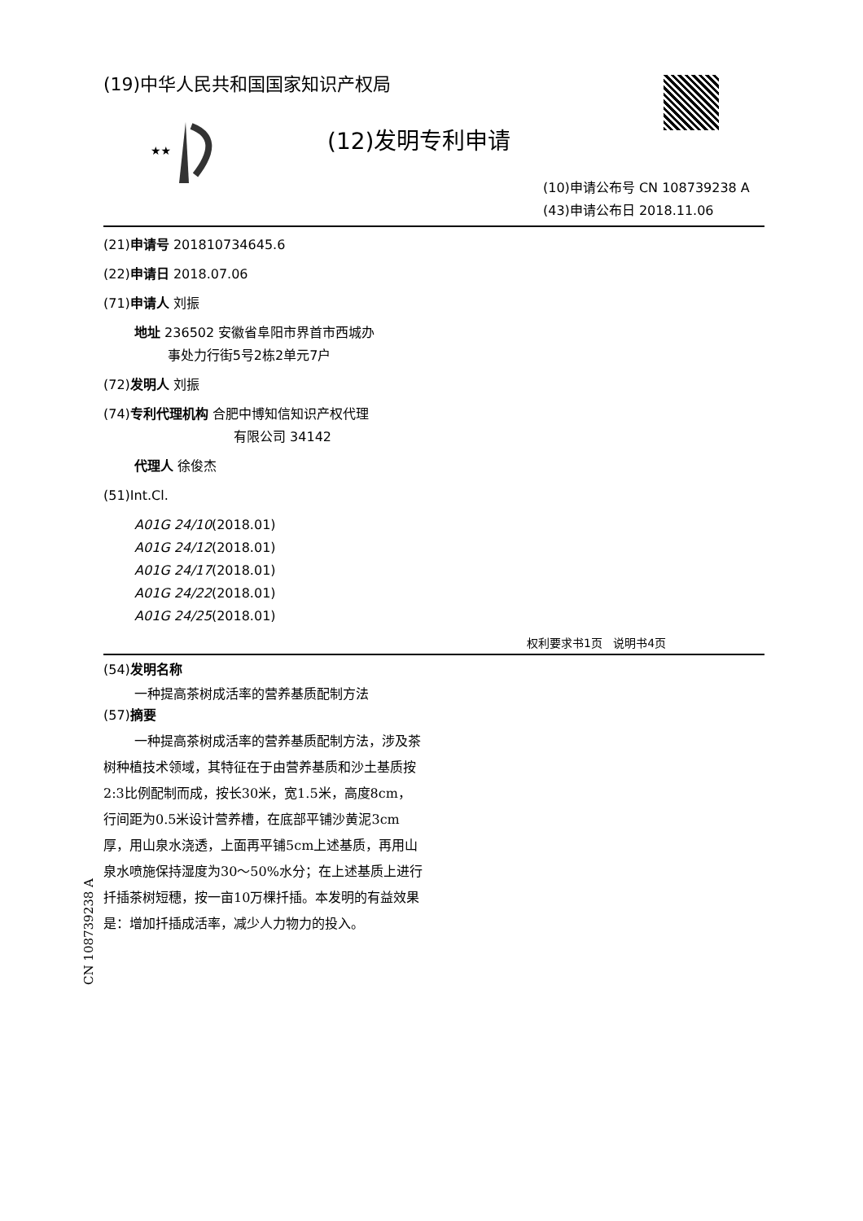★★
(19)中华人民共和国国家知识产权局
(12)发明专利申请
(10)申请公布号 CN 108739238 A
(43)申请公布日 2018.11.06
(21)申请号 201810734645.6
(22)申请日 2018.07.06
(71)申请人 刘振
地址 236502 安徽省阜阳市界首市西城办
事处力行街5号2栋2单元7户
(72)发明人 刘振
(74)专利代理机构 合肥中博知信知识产权代理
有限公司 34142
代理人 徐俊杰
(51)Int.Cl.
A01G 24/10(2018.01)
A01G 24/12(2018.01)
A01G 24/17(2018.01)
A01G 24/22(2018.01)
A01G 24/25(2018.01)
权利要求书1页 说明书4页
(54)发明名称
一种提高茶树成活率的营养基质配制方法
(57)摘要
一种提高茶树成活率的营养基质配制方法，涉及茶树种植技术领域，其特征在于由营养基质和沙土基质按2:3比例配制而成，按长30米，宽1.5米，高度8cm，行间距为0.5米设计营养槽，在底部平铺沙黄泥3cm厚，用山泉水浇透，上面再平铺5cm上述基质，再用山泉水喷施保持湿度为30～50%水分；在上述基质上进行扦插茶树短穗，按一亩10万棵扦插。本发明的有益效果是：增加扦插成活率，减少人力物力的投入。
CN 108739238 A